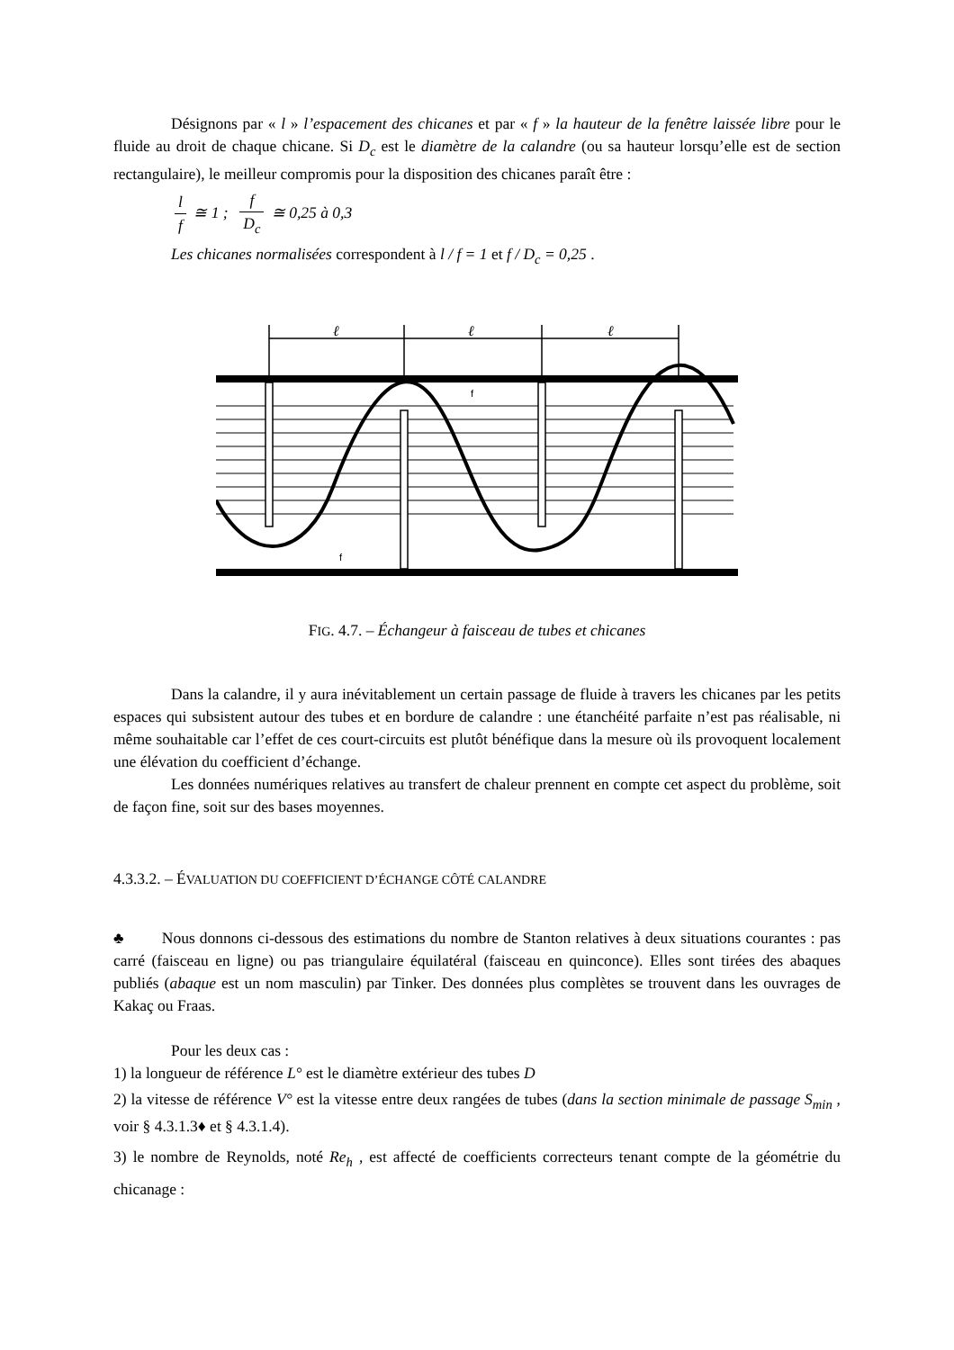Désignons par « l » l’espacement des chicanes et par « f » la hauteur de la fenêtre laissée libre pour le fluide au droit de chaque chicane. Si D<sub>c</sub> est le diamètre de la calandre (ou sa hauteur lorsqu’elle est de section rectangulaire), le meilleur compromis pour la disposition des chicanes paraît être :
l f ≅ 1 ; f D<sub>c</sub> ≅ 0,25 à 0,3
Les chicanes normalisées correspondent à l / f = 1 et f / D<sub>c</sub> = 0,25 .
ℓ
ℓ
ℓ
f
f
FIG. 4.7. – Échangeur à faisceau de tubes et chicanes
Dans la calandre, il y aura inévitablement un certain passage de fluide à travers les chicanes par les petits espaces qui subsistent autour des tubes et en bordure de calandre : une étanchéité parfaite n’est pas réalisable, ni même souhaitable car l’effet de ces court-circuits est plutôt bénéfique dans la mesure où ils provoquent localement une élévation du coefficient d’échange.
Les données numériques relatives au transfert de chaleur prennent en compte cet aspect du problème, soit de façon fine, soit sur des bases moyennes.
4.3.3.2. – ÉVALUATION DU COEFFICIENT D’ÉCHANGE CÔTÉ CALANDRE
♣ Nous donnons ci-dessous des estimations du nombre de Stanton relatives à deux situations courantes : pas carré (faisceau en ligne) ou pas triangulaire équilatéral (faisceau en quinconce). Elles sont tirées des abaques publiés (abaque est un nom masculin) par Tinker. Des données plus complètes se trouvent dans les ouvrages de Kakaç ou Fraas.
Pour les deux cas :
1) la longueur de référence L° est le diamètre extérieur des tubes D
2) la vitesse de référence V° est la vitesse entre deux rangées de tubes (dans la section minimale de passage S<sub>min</sub> , voir § 4.3.1.3♦ et § 4.3.1.4).
3) le nombre de Reynolds, noté Re<sub>h</sub> , est affecté de coefficients correcteurs tenant compte de la géométrie du chicanage :